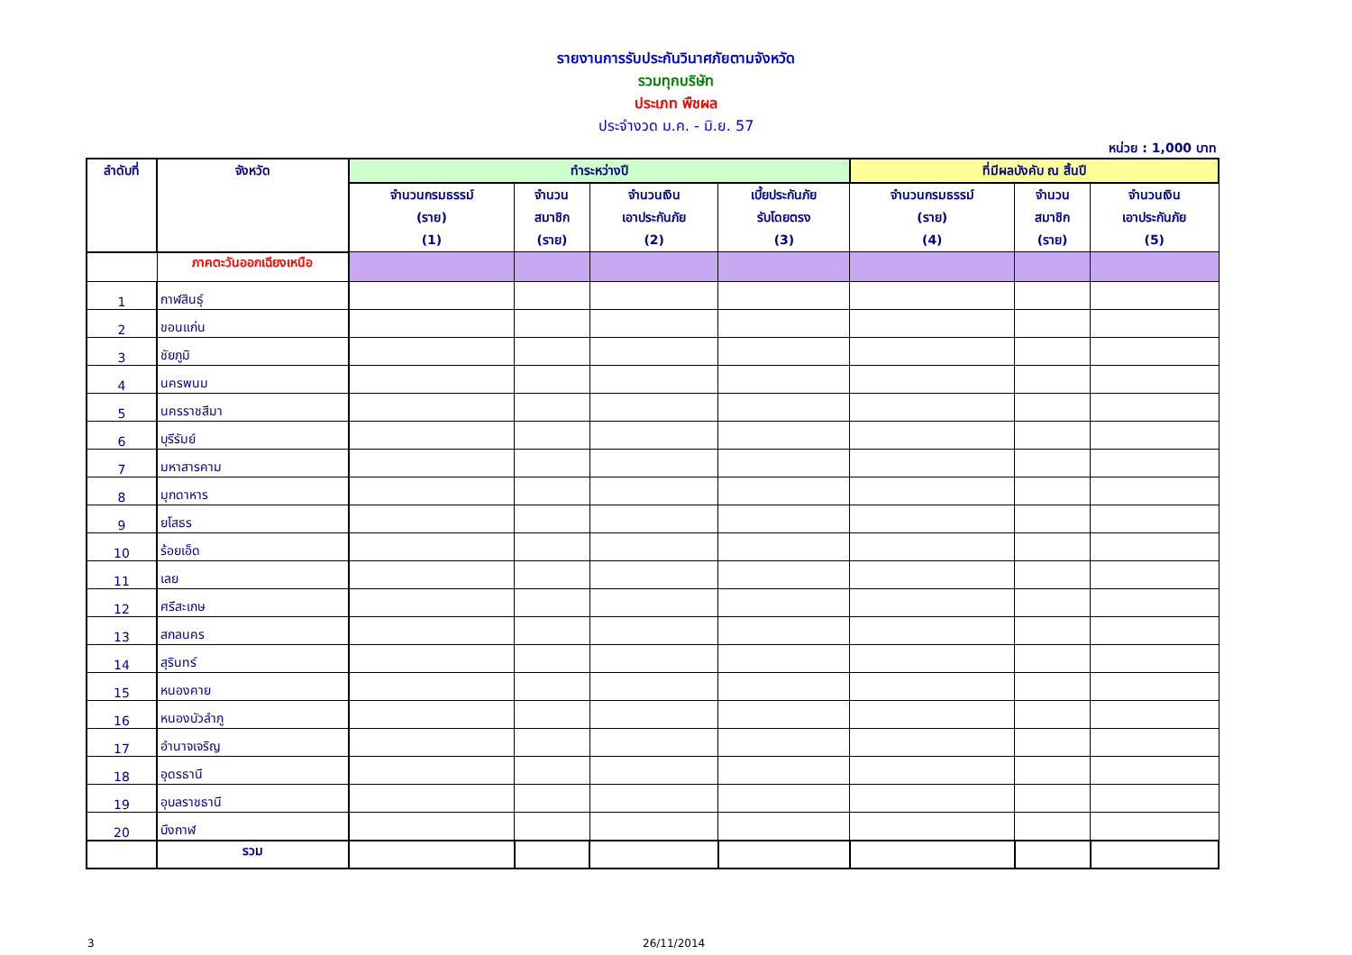รายงานการรับประกันวินาศภัยตามจังหวัด
รวมทุกบริษัท
ประเภท พืชผล
ประจำงวด ม.ค. - มิ.ย. 57
หน่วย : 1,000 บาท
| ลำดับที่ | จังหวัด | ทำระหว่างปี | | | | ที่มีผลบังคับ ณ สิ้นปี | | |
| --- | --- | --- | --- | --- | --- | --- | --- | --- |
| | | จำนวนกรมธรรม์ (ราย) (1) | จำนวน สมาชิก (ราย) | จำนวนเงิน เอาประกันภัย (2) | เบี้ยประกันภัย รับโดยตรง (3) | จำนวนกรมธรรม์ (ราย) (4) | จำนวน สมาชิก (ราย) | จำนวนเงิน เอาประกันภัย (5) |
| | ภาคตะวันออกเฉียงเหนือ | | | | | | | |
| 1 | กาฬสินธุ์ | | | | | | | |
| 2 | ขอนแก่น | | | | | | | |
| 3 | ชัยภูมิ | | | | | | | |
| 4 | นครพนม | | | | | | | |
| 5 | นครราชสีมา | | | | | | | |
| 6 | บุรีรัมย์ | | | | | | | |
| 7 | มหาสารคาม | | | | | | | |
| 8 | มุกดาหาร | | | | | | | |
| 9 | ยโสธร | | | | | | | |
| 10 | ร้อยเอ็ด | | | | | | | |
| 11 | เลย | | | | | | | |
| 12 | ศรีสะเกษ | | | | | | | |
| 13 | สกลนคร | | | | | | | |
| 14 | สุรินทร์ | | | | | | | |
| 15 | หนองคาย | | | | | | | |
| 16 | หนองบัวลำภู | | | | | | | |
| 17 | อำนาจเจริญ | | | | | | | |
| 18 | อุดรธานี | | | | | | | |
| 19 | อุบลราชธานี | | | | | | | |
| 20 | บึงกาฬ | | | | | | | |
| | รวม | | | | | | | |
3 26/11/2014